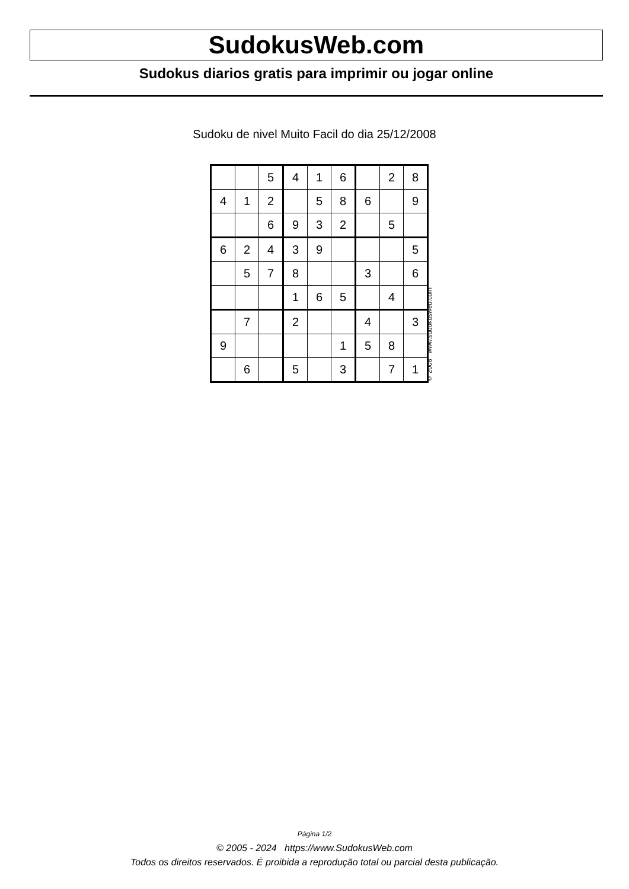SudokusWeb.com
Sudokus diarios gratis para imprimir ou jogar online
Sudoku de nivel Muito Facil do dia 25/12/2008
| | | 5 | 4 | 1 | 6 | | 2 | 8 |
| 4 | 1 | 2 | | 5 | 8 | 6 | | 9 |
| | | 6 | 9 | 3 | 2 | | 5 | |
| 6 | 2 | 4 | 3 | 9 | | | | 5 |
| | 5 | 7 | 8 | | | 3 | | 6 |
| | | | 1 | 6 | 5 | | 4 | |
| | 7 | | 2 | | | 4 | | 3 |
| 9 | | | | | 1 | 5 | 8 | |
| | 6 | | 5 | | 3 | | 7 | 1 |
© 2008 www.sudokusweb.com
Página 1/2
© 2005 - 2024 https://www.SudokusWeb.com
Todos os direitos reservados. É proibida a reprodução total ou parcial desta publicação.